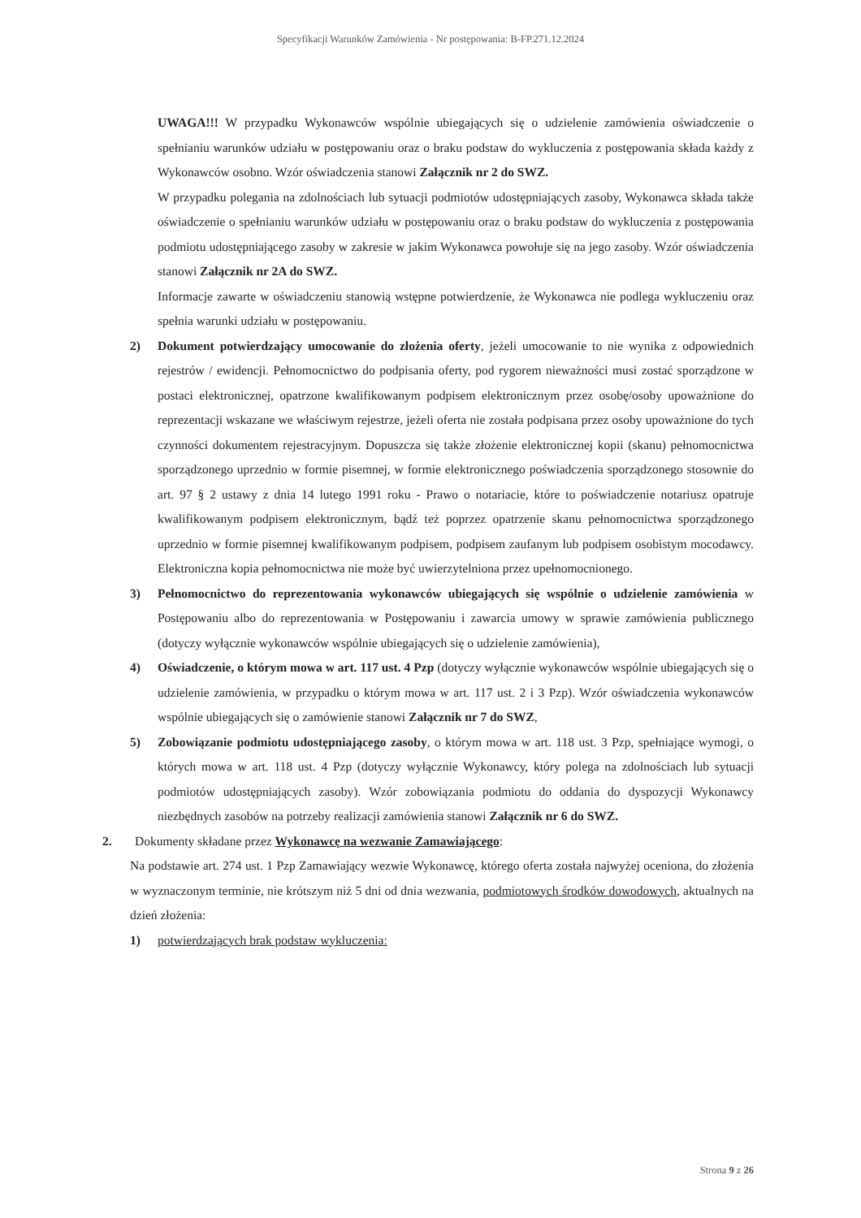Specyfikacji Warunków Zamówienia - Nr postępowania: B-FP.271.12.2024
UWAGA!!! W przypadku Wykonawców wspólnie ubiegających się o udzielenie zamówienia oświadczenie o spełnianiu warunków udziału w postępowaniu oraz o braku podstaw do wykluczenia z postępowania składa każdy z Wykonawców osobno. Wzór oświadczenia stanowi Załącznik nr 2 do SWZ.
W przypadku polegania na zdolnościach lub sytuacji podmiotów udostępniających zasoby, Wykonawca składa także oświadczenie o spełnianiu warunków udziału w postępowaniu oraz o braku podstaw do wykluczenia z postępowania podmiotu udostępniającego zasoby w zakresie w jakim Wykonawca powołuje się na jego zasoby. Wzór oświadczenia stanowi Załącznik nr 2A do SWZ.
Informacje zawarte w oświadczeniu stanowią wstępne potwierdzenie, że Wykonawca nie podlega wykluczeniu oraz spełnia warunki udziału w postępowaniu.
2) Dokument potwierdzający umocowanie do złożenia oferty, jeżeli umocowanie to nie wynika z odpowiednich rejestrów / ewidencji. Pełnomocnictwo do podpisania oferty, pod rygorem nieważności musi zostać sporządzone w postaci elektronicznej, opatrzone kwalifikowanym podpisem elektronicznym przez osobę/osoby upoważnione do reprezentacji wskazane we właściwym rejestrze, jeżeli oferta nie została podpisana przez osoby upoważnione do tych czynności dokumentem rejestracyjnym. Dopuszcza się także złożenie elektronicznej kopii (skanu) pełnomocnictwa sporządzonego uprzednio w formie pisemnej, w formie elektronicznego poświadczenia sporządzonego stosownie do art. 97 § 2 ustawy z dnia 14 lutego 1991 roku - Prawo o notariacie, które to poświadczenie notariusz opatruje kwalifikowanym podpisem elektronicznym, bądź też poprzez opatrzenie skanu pełnomocnictwa sporządzonego uprzednio w formie pisemnej kwalifikowanym podpisem, podpisem zaufanym lub podpisem osobistym mocodawcy. Elektroniczna kopia pełnomocnictwa nie może być uwierzytelniona przez upełnomocnionego.
3) Pełnomocnictwo do reprezentowania wykonawców ubiegających się wspólnie o udzielenie zamówienia w Postępowaniu albo do reprezentowania w Postępowaniu i zawarcia umowy w sprawie zamówienia publicznego (dotyczy wyłącznie wykonawców wspólnie ubiegających się o udzielenie zamówienia),
4) Oświadczenie, o którym mowa w art. 117 ust. 4 Pzp (dotyczy wyłącznie wykonawców wspólnie ubiegających się o udzielenie zamówienia, w przypadku o którym mowa w art. 117 ust. 2 i 3 Pzp). Wzór oświadczenia wykonawców wspólnie ubiegających się o zamówienie stanowi Załącznik nr 7 do SWZ,
5) Zobowiązanie podmiotu udostępniającego zasoby, o którym mowa w art. 118 ust. 3 Pzp, spełniające wymogi, o których mowa w art. 118 ust. 4 Pzp (dotyczy wyłącznie Wykonawcy, który polega na zdolnościach lub sytuacji podmiotów udostępniających zasoby). Wzór zobowiązania podmiotu do oddania do dyspozycji Wykonawcy niezbędnych zasobów na potrzeby realizacji zamówienia stanowi Załącznik nr 6 do SWZ.
2. Dokumenty składane przez Wykonawcę na wezwanie Zamawiającego:
Na podstawie art. 274 ust. 1 Pzp Zamawiający wezwie Wykonawcę, którego oferta została najwyżej oceniona, do złożenia w wyznaczonym terminie, nie krótszym niż 5 dni od dnia wezwania, podmiotowych środków dowodowych, aktualnych na dzień złożenia:
1) potwierdzających brak podstaw wykluczenia:
Strona 9 z 26